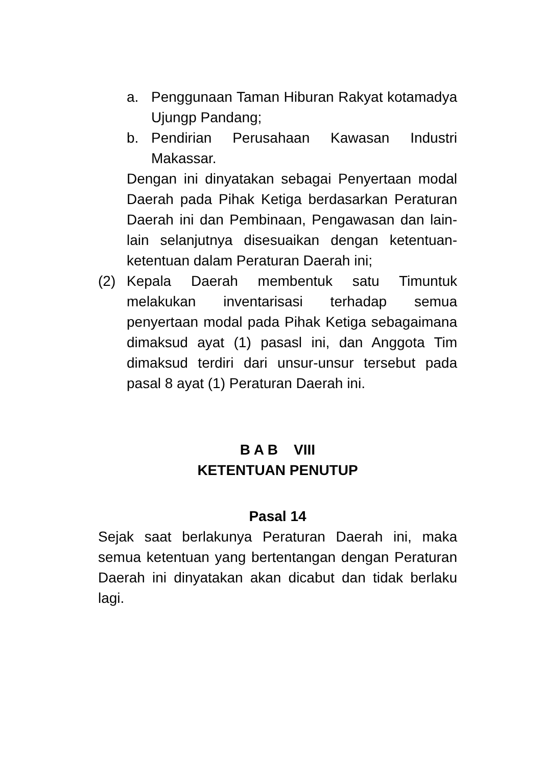a. Penggunaan Taman Hiburan Rakyat kotamadya Ujungp Pandang;
b. Pendirian Perusahaan Kawasan Industri Makassar.
Dengan ini dinyatakan sebagai Penyertaan modal Daerah pada Pihak Ketiga berdasarkan Peraturan Daerah ini dan Pembinaan, Pengawasan dan lain-lain selanjutnya disesuaikan dengan ketentuan-ketentuan dalam Peraturan Daerah ini;
(2) Kepala Daerah membentuk satu Timuntuk melakukan inventarisasi terhadap semua penyertaan modal pada Pihak Ketiga sebagaimana dimaksud ayat (1) pasasl ini, dan Anggota Tim dimaksud terdiri dari unsur-unsur tersebut pada pasal 8 ayat (1) Peraturan Daerah ini.
B A B VIII
KETENTUAN PENUTUP
Pasal 14
Sejak saat berlakunya Peraturan Daerah ini, maka semua ketentuan yang bertentangan dengan Peraturan Daerah ini dinyatakan akan dicabut dan tidak berlaku lagi.